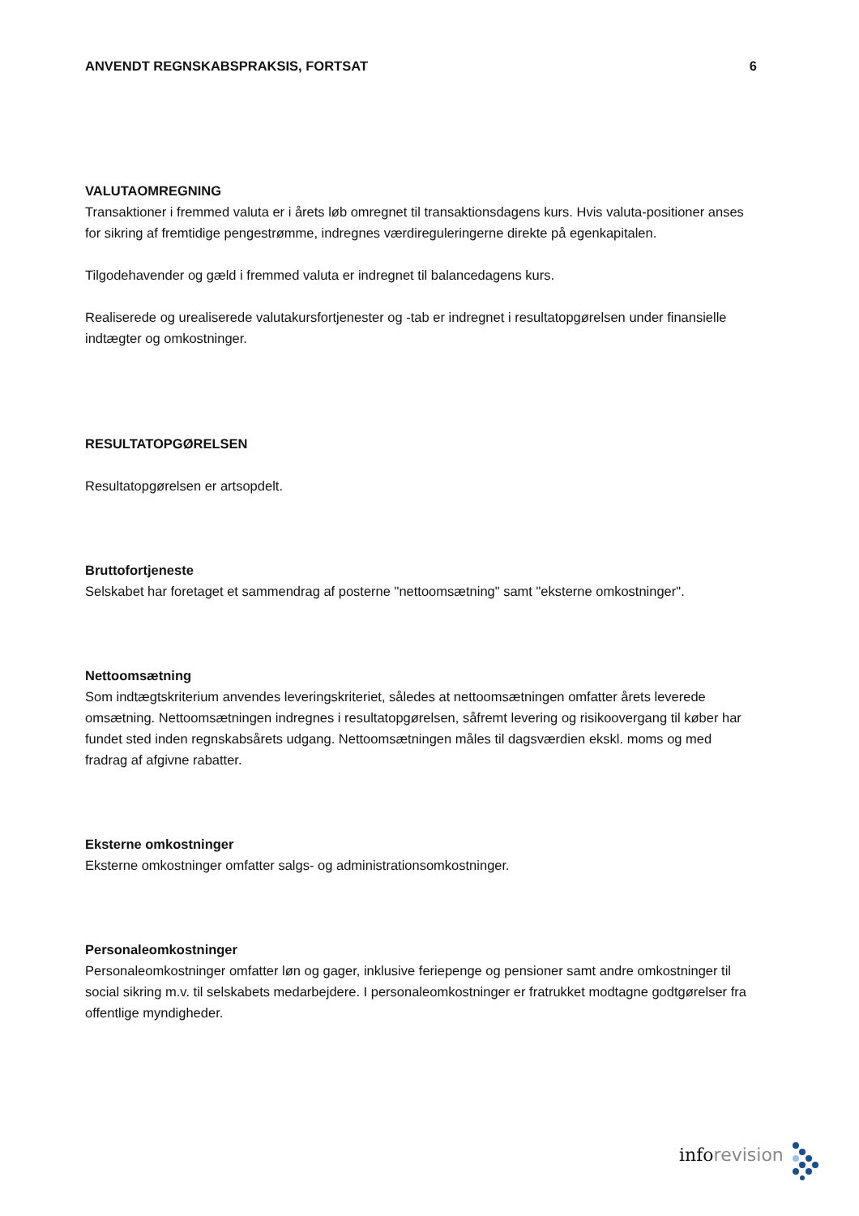ANVENDT REGNSKABSPRAKSIS, FORTSAT 6
VALUTAOMREGNING
Transaktioner i fremmed valuta er i årets løb omregnet til transaktionsdagens kurs. Hvis valuta-positioner anses for sikring af fremtidige pengestrømme, indregnes værdireguleringerne direkte på egenkapitalen.
Tilgodehavender og gæld i fremmed valuta er indregnet til balancedagens kurs.
Realiserede og urealiserede valutakursfortjenester og -tab er indregnet i resultatopgørelsen under finansielle indtægter og omkostninger.
RESULTATOPGØRELSEN
Resultatopgørelsen er artsopdelt.
Bruttofortjeneste
Selskabet har foretaget et sammendrag af posterne "nettoomsætning" samt "eksterne omkostninger".
Nettoomsætning
Som indtægtskriterium anvendes leveringskriteriet, således at nettoomsætningen omfatter årets leverede omsætning. Nettoomsætningen indregnes i resultatopgørelsen, såfremt levering og risikoovergang til køber har fundet sted inden regnskabsårets udgang. Nettoomsætningen måles til dagsværdien ekskl. moms og med fradrag af afgivne rabatter.
Eksterne omkostninger
Eksterne omkostninger omfatter salgs- og administrationsomkostninger.
Personaleomkostninger
Personaleomkostninger omfatter løn og gager, inklusive feriepenge og pensioner samt andre omkostninger til social sikring m.v. til selskabets medarbejdere. I personaleomkostninger er fratrukket modtagne godtgørelser fra offentlige myndigheder.
inforevision